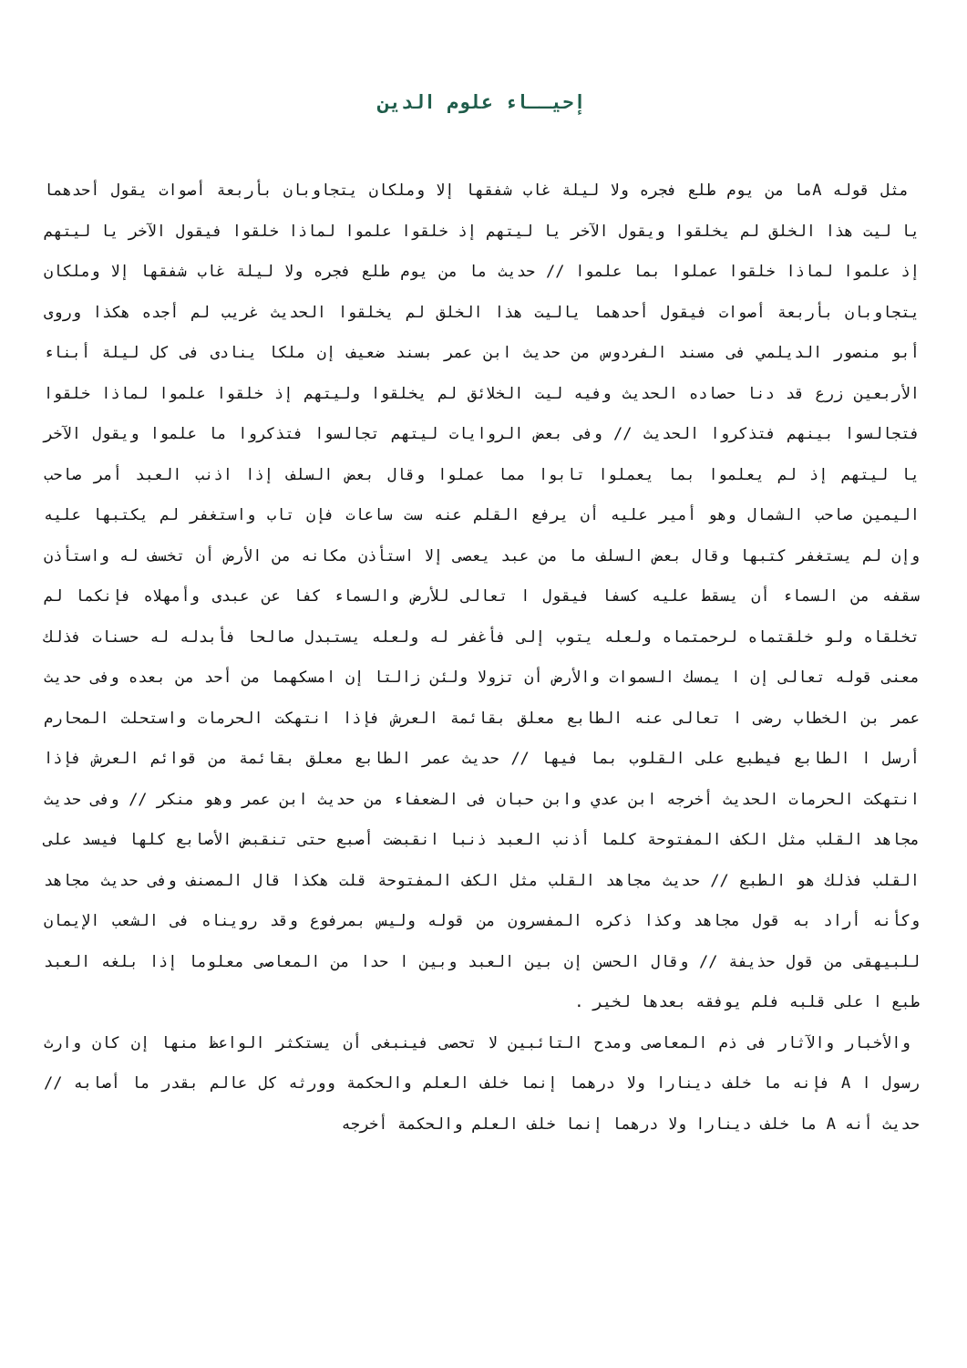إحيــاء علوم الدين
مثل قوله Aما من يوم طلع فجره ولا ليلة غاب شفقها إلا وملكان يتجاوبان بأربعة أصوات يقول أحدهما يا ليت هذا الخلق لم يخلقوا ويقول الآخر يا ليتهم إذ خلقوا علموا لماذا خلقوا فيقول الآخر يا ليتهم إذ علموا لماذا خلقوا عملوا بما علموا // حديث ما من يوم طلع فجره ولا ليلة غاب شفقها إلا وملكان يتجاوبان بأربعة أصوات فيقول أحدهما ياليت هذا الخلق لم يخلقوا الحديث غريب لم أجده هكذا وروى أبو منصور الديلمي فى مسند الفردوس من حديث ابن عمر بسند ضعيف إن ملكا ينادى فى كل ليلة أبناء الأربعين زرع قد دنا حصاده الحديث وفيه ليت الخلائق لم يخلقوا وليتهم إذ خلقوا علموا لماذا خلقوا فتجالسوا بينهم فتذكروا الحديث // وفى بعض الروايات ليتهم تجالسوا فتذكروا ما علموا ويقول الآخر يا ليتهم إذ لم يعلموا بما يعملوا تابوا مما عملوا وقال بعض السلف إذا اذنب العبد أمر صاحب اليمين صاحب الشمال وهو أمير عليه أن يرفع القلم عنه ست ساعات فإن تاب واستغفر لم يكتبها عليه وإن لم يستغفر كتبها وقال بعض السلف ما من عبد يعصى إلا استأذن مكانه من الأرض أن تخسف له واستأذن سقفه من السماء أن يسقط عليه كسفا فيقول ا تعالى للأرض والسماء كفا عن عبدى وأمهلاه فإنكما لم تخلقاه ولو خلقتماه لرحمتماه ولعله يتوب إلى فأغفر له ولعله يستبدل صالحا فأبدله له حسنات فذلك معنى قوله تعالى إن ا يمسك السموات والأرض أن تزولا ولئن زالتا إن امسكهما من أحد من بعده وفى حديث عمر بن الخطاب رضى ا تعالى عنه الطابع معلق بقائمة العرش فإذا انتهكت الحرمات واستحلت المحارم أرسل ا الطابع فيطبع على القلوب بما فيها // حديث عمر الطابع معلق بقائمة من قوائم العرش فإذا انتهكت الحرمات الحديث أخرجه ابن عدي وابن حبان فى الضعفاء من حديث ابن عمر وهو منكر // وفى حديث مجاهد القلب مثل الكف المفتوحة كلما أذنب العبد ذنبا انقبضت أصبع حتى تنقبض الأصابع كلها فيسد على القلب فذلك هو الطبع // حديث مجاهد القلب مثل الكف المفتوحة قلت هكذا قال المصنف وفى حديث مجاهد وكأنه أراد به قول مجاهد وكذا ذكره المفسرون من قوله وليس بمرفوع وقد رويناه فى الشعب الإيمان للبيهقى من قول حذيفة // وقال الحسن إن بين العبد وبين ا حدا من المعاصى معلوما إذا بلغه العبد طبع ا على قلبه فلم يوفقه بعدها لخير .
والأخبار والآثار فى ذم المعاصى ومدح التائبين لا تحصى فينبغى أن يستكثر الواعظ منها إن كان وارث رسول ا A فإنه ما خلف دينارا ولا درهما إنما خلف العلم والحكمة وورثه كل عالم بقدر ما أصابه // حديث أنه A ما خلف دينارا ولا درهما إنما خلف العلم والحكمة أخرجه